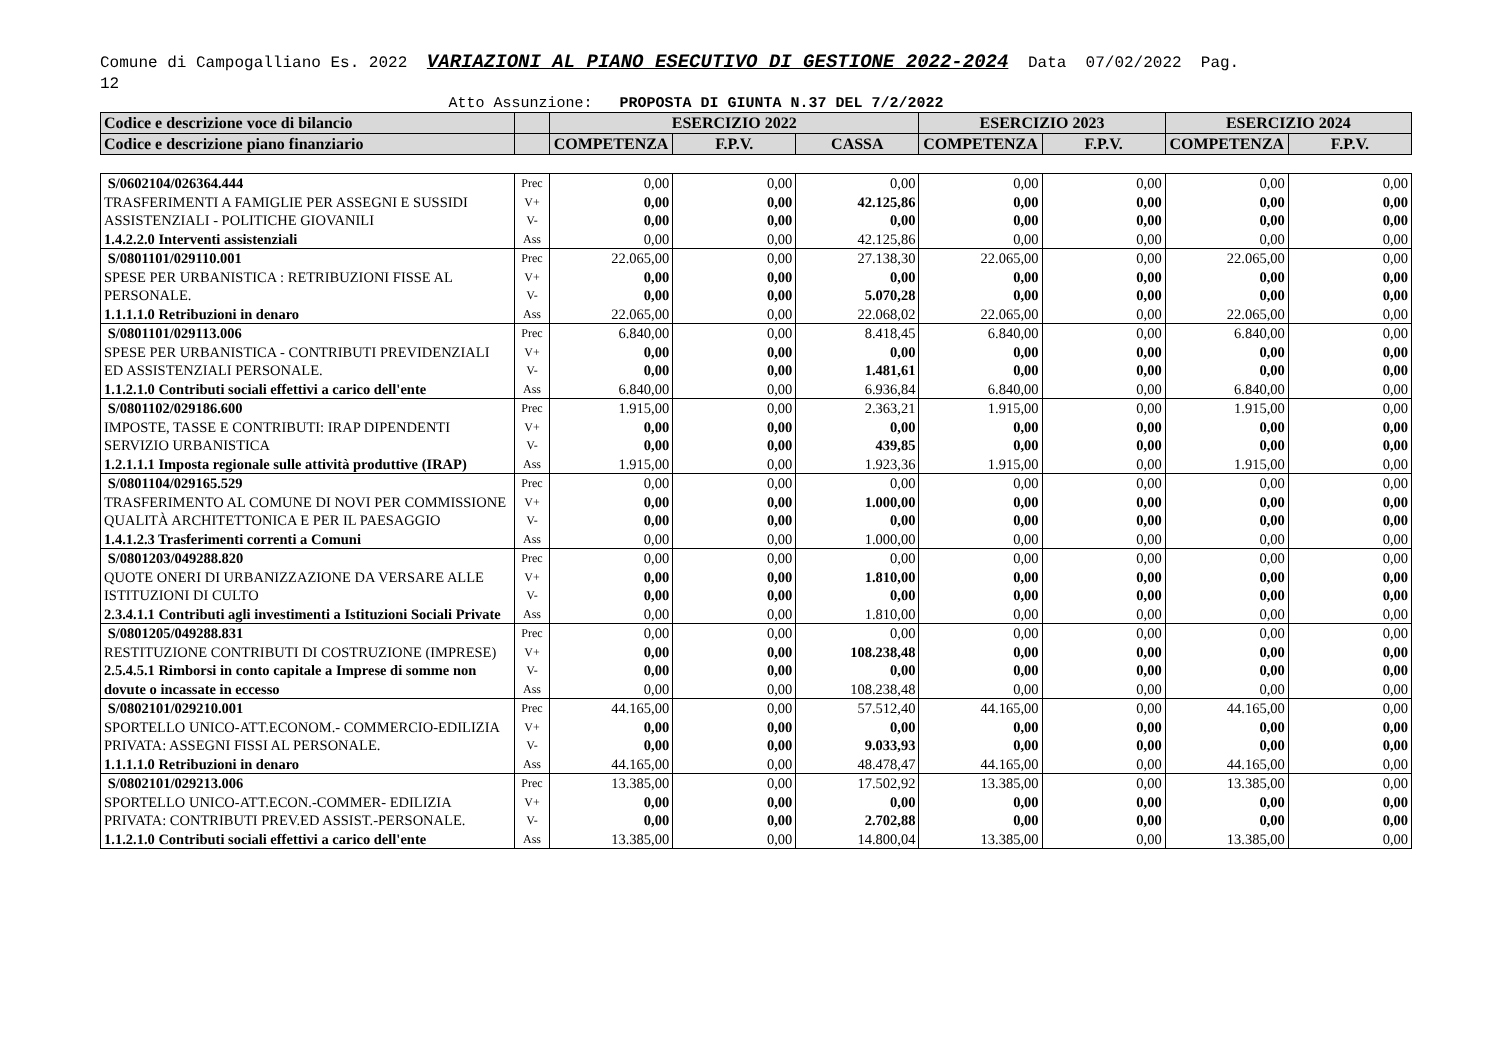Comune di Campogalliano Es. 2022 VARIAZIONI AL PIANO ESECUTIVO DI GESTIONE 2022-2024 Data 07/02/2022 Pag.
12
Atto Assunzione: PROPOSTA DI GIUNTA N.37 DEL 7/2/2022
| Codice e descrizione voce di bilancio | | ESERCIZIO 2022 | | | ESERCIZIO 2023 | | ESERCIZIO 2024 | |
| --- | --- | --- | --- | --- | --- | --- | --- | --- |
| Codice e descrizione piano finanziario | | COMPETENZA | F.P.V. | CASSA | COMPETENZA | F.P.V. | COMPETENZA | F.P.V. |
| S/0602104/026364.444 TRASFERIMENTI A FAMIGLIE PER ASSEGNI E SUSSIDI ASSISTENZIALI - POLITICHE GIOVANILI 1.4.2.2.0 Interventi assistenziali | Prec V+ V- Ass | 0,00 0,00 0,00 0,00 | 0,00 0,00 0,00 0,00 | 0,00 42.125,86 0,00 42.125,86 | 0,00 0,00 0,00 0,00 | 0,00 0,00 0,00 0,00 | 0,00 0,00 0,00 0,00 | 0,00 0,00 0,00 0,00 |
| S/0801101/029110.001 SPESE PER URBANISTICA : RETRIBUZIONI FISSE AL PERSONALE. 1.1.1.1.0 Retribuzioni in denaro | Prec V+ V- Ass | 22.065,00 0,00 0,00 22.065,00 | 0,00 0,00 0,00 0,00 | 27.138,30 0,00 5.070,28 22.068,02 | 22.065,00 0,00 0,00 22.065,00 | 0,00 0,00 0,00 0,00 | 22.065,00 0,00 0,00 22.065,00 | 0,00 0,00 0,00 0,00 |
| S/0801101/029113.006 SPESE PER URBANISTICA - CONTRIBUTI PREVIDENZIALI ED ASSISTENZIALI PERSONALE. 1.1.2.1.0 Contributi sociali effettivi a carico dell'ente | Prec V+ V- Ass | 6.840,00 0,00 0,00 6.840,00 | 0,00 0,00 0,00 0,00 | 8.418,45 0,00 1.481,61 6.936,84 | 6.840,00 0,00 0,00 6.840,00 | 0,00 0,00 0,00 0,00 | 6.840,00 0,00 0,00 6.840,00 | 0,00 0,00 0,00 0,00 |
| S/0801102/029186.600 IMPOSTE, TASSE E CONTRIBUTI: IRAP DIPENDENTI SERVIZIO URBANISTICA 1.2.1.1.1 Imposta regionale sulle attività produttive (IRAP) | Prec V+ V- Ass | 1.915,00 0,00 0,00 1.915,00 | 0,00 0,00 0,00 0,00 | 2.363,21 0,00 439,85 1.923,36 | 1.915,00 0,00 0,00 1.915,00 | 0,00 0,00 0,00 0,00 | 1.915,00 0,00 0,00 1.915,00 | 0,00 0,00 0,00 0,00 |
| S/0801104/029165.529 TRASFERIMENTO AL COMUNE DI NOVI PER COMMISSIONE QUALITÀ ARCHITETTONICA E PER IL PAESAGGIO 1.4.1.2.3 Trasferimenti correnti a Comuni | Prec V+ V- Ass | 0,00 0,00 0,00 0,00 | 0,00 0,00 0,00 0,00 | 0,00 1.000,00 0,00 1.000,00 | 0,00 0,00 0,00 0,00 | 0,00 0,00 0,00 0,00 | 0,00 0,00 0,00 0,00 | 0,00 0,00 0,00 0,00 |
| S/0801203/049288.820 QUOTE ONERI DI URBANIZZAZIONE DA VERSARE ALLE ISTITUZIONI DI CULTO 2.3.4.1.1 Contributi agli investimenti a Istituzioni Sociali Private | Prec V+ V- Ass | 0,00 0,00 0,00 0,00 | 0,00 0,00 0,00 0,00 | 0,00 1.810,00 0,00 1.810,00 | 0,00 0,00 0,00 0,00 | 0,00 0,00 0,00 0,00 | 0,00 0,00 0,00 0,00 | 0,00 0,00 0,00 0,00 |
| S/0801205/049288.831 RESTITUZIONE CONTRIBUTI DI COSTRUZIONE (IMPRESE) 2.5.4.5.1 Rimborsi in conto capitale a Imprese di somme non dovute o incassate in eccesso | Prec V+ V- Ass | 0,00 0,00 0,00 0,00 | 0,00 0,00 0,00 0,00 | 0,00 108.238,48 0,00 108.238,48 | 0,00 0,00 0,00 0,00 | 0,00 0,00 0,00 0,00 | 0,00 0,00 0,00 0,00 | 0,00 0,00 0,00 0,00 |
| S/0802101/029210.001 SPORTELLO UNICO-ATT.ECONOM.- COMMERCIO-EDILIZIA PRIVATA: ASSEGNI FISSI AL PERSONALE. 1.1.1.1.0 Retribuzioni in denaro | Prec V+ V- Ass | 44.165,00 0,00 0,00 44.165,00 | 0,00 0,00 0,00 0,00 | 57.512,40 0,00 9.033,93 48.478,47 | 44.165,00 0,00 0,00 44.165,00 | 0,00 0,00 0,00 0,00 | 44.165,00 0,00 0,00 44.165,00 | 0,00 0,00 0,00 0,00 |
| S/0802101/029213.006 SPORTELLO UNICO-ATT.ECON.-COMMER- EDILIZIA PRIVATA: CONTRIBUTI PREV.ED ASSIST.-PERSONALE. 1.1.2.1.0 Contributi sociali effettivi a carico dell'ente | Prec V+ V- Ass | 13.385,00 0,00 0,00 13.385,00 | 0,00 0,00 0,00 0,00 | 17.502,92 0,00 2.702,88 14.800,04 | 13.385,00 0,00 0,00 13.385,00 | 0,00 0,00 0,00 0,00 | 13.385,00 0,00 0,00 13.385,00 | 0,00 0,00 0,00 0,00 |